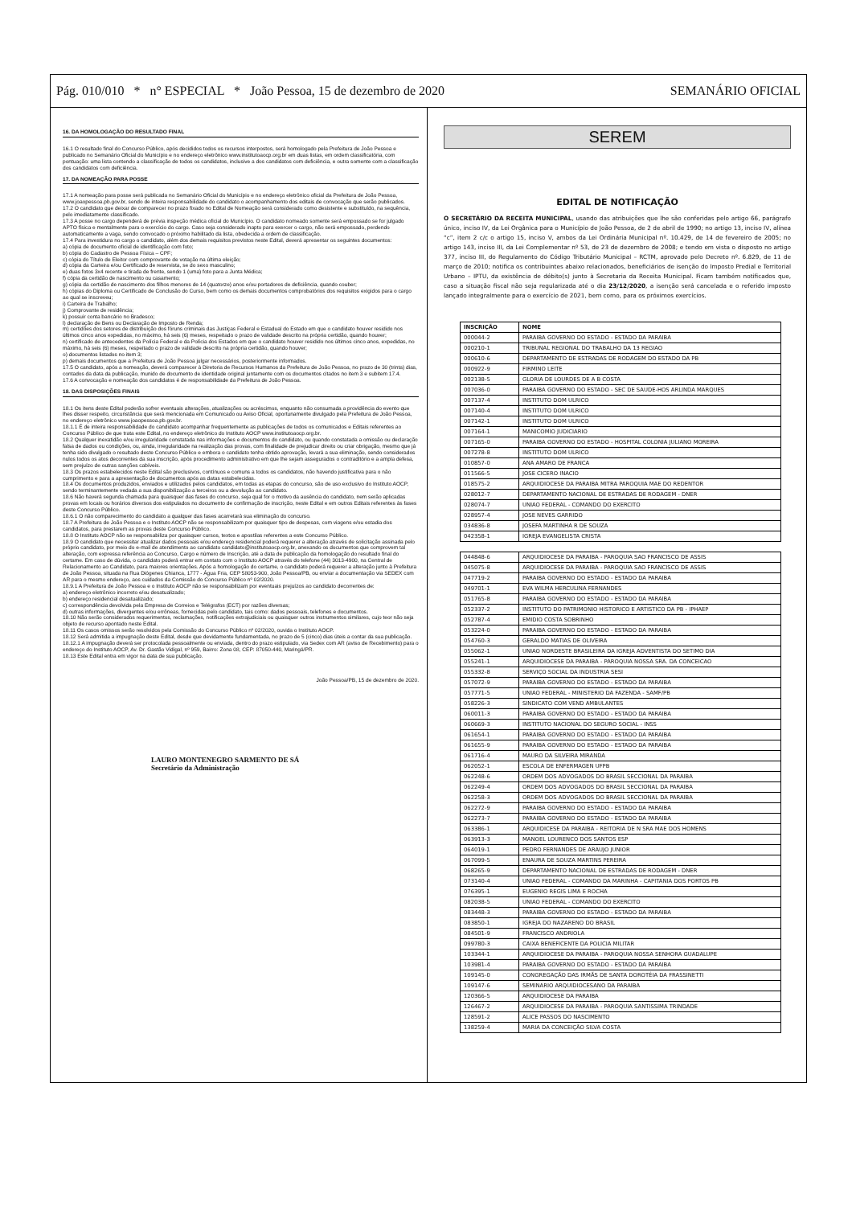Pág. 010/010 * n° ESPECIAL * João Pessoa, 15 de dezembro de 2020 SEMANÁRIO OFICIAL
16. DA HOMOLOGAÇÃO DO RESULTADO FINAL
16.1 O resultado final do Concurso Público, após decididos todos os recursos interpostos, será homologado pela Prefeitura de João Pessoa e publicado no Semanário Oficial do Município e no endereço eletrônico www.institutoaocp.org.br em duas listas, em ordem classificatória, com pontuação: uma lista contendo a classificação de todos os candidatos, inclusive a dos candidatos com deficiência, e outra somente com a classificação dos candidatos com deficiência.
17. DA NOMEAÇÃO PARA POSSE
17.1 A nomeação para posse será publicada no Semanário Oficial do Município e no endereço eletrônico oficial da Prefeitura de João Pessoa, www.joaopessoa.pb.gov.br, sendo de inteira responsabilidade do candidato o acompanhamento dos editais de convocação que serão publicados.
17.2 O candidato que deixar de comparecer no prazo fixado no Edital de Nomeação será considerado como desistente e substituído, na sequência, pelo imediatamente classificado.
17.3 A posse no cargo dependerá de prévia inspeção médica oficial do Município. O candidato nomeado somente será empossado se for julgado APTO física e mentalmente para o exercício do cargo. Caso seja considerado inapto para exercer o cargo, não será empossado, perdendo automaticamente a vaga, sendo convocado o próximo habilitado da lista, obedecida a ordem de classificação.
17.4 Para investidura no cargo o candidato, além dos demais requisitos previstos neste Edital, deverá apresentar os seguintes documentos:
a) cópia de documento oficial de identificação com foto;
b) cópia do Cadastro de Pessoa Física – CPF;
c) cópia do Título de Eleitor com comprovante de votação na última eleição;
d) cópia da Carteira e/ou Certificado de reservista, se do sexo masculino;
e) duas fotos 3x4 recente e tirada de frente, sendo 1 (uma) foto para a Junta Médica;
f) cópia da certidão de nascimento ou casamento;
g) cópia da certidão de nascimento dos filhos menores de 14 (quatorze) anos e/ou portadores de deficiência, quando couber;
h) cópias do Diploma ou Certificado de Conclusão do Curso, bem como os demais documentos comprobatórios dos requisitos exigidos para o cargo ao qual se inscreveu;
i) Carteira de Trabalho;
j) Comprovante de residência;
k) possuir conta bancário no Bradesco;
l) declaração de Bens ou Declaração de Imposto de Renda;
m) certidões dos setores de distribuição dos fóruns criminais das Justiças Federal e Estadual do Estado em que o candidato houver residido nos últimos cinco anos expedidas, no máximo, há seis (6) meses, respeitado o prazo de validade descrito na própria certidão, quando houver;
n) certificado de antecedentes da Polícia Federal e da Polícia dos Estados em que o candidato houver residido nos últimos cinco anos, expedidas, no máximo, há seis (6) meses, respeitado o prazo de validade descrito na própria certidão, quando houver;
o) documentos listados no item 3;
p) demais documentos que a Prefeitura de João Pessoa julgar necessários, posteriormente informados.
17.5 O candidato, após a nomeação, deverá comparecer à Diretoria de Recursos Humanos da Prefeitura de João Pessoa, no prazo de 30 (trinta) dias, contados da data da publicação, munido de documento de identidade original juntamente com os documentos citados no item 3 e subitem 17.4.
17.6 A convocação e nomeação dos candidatos é de responsabilidade da Prefeitura de João Pessoa.
18. DAS DISPOSIÇÕES FINAIS
18.1 Os itens deste Edital poderão sofrer eventuais alterações, atualizações ou acréscimos, enquanto não consumada a providência do evento que lhes disser respeito, circunstância que será mencionada em Comunicado ou Aviso Oficial, oportunamente divulgado pela Prefeitura de João Pessoa, no endereço eletrônico www.joaopessoa.pb.gov.br.
18.1.1 É de inteira responsabilidade do candidato acompanhar frequentemente as publicações de todos os comunicados e Editais referentes ao Concurso Público de que trata este Edital, no endereço eletrônico do Instituto AOCP www.institutoaocp.org.br.
18.2 Qualquer inexatidão e/ou irregularidade constatada nas informações e documentos do candidato, ou quando constatada a omissão ou declaração falsa de dados ou condições, ou, ainda, irregularidade na realização das provas, com finalidade de prejudicar direito ou criar obrigação, mesmo que já tenha sido divulgado o resultado deste Concurso Público e embora o candidato tenha obtido aprovação, levará a sua eliminação, sendo considerados nulos todos os atos decorrentes da sua inscrição, após procedimento administrativo em que lhe sejam assegurados o contraditório e a ampla defesa, sem prejuízo de outras sanções cabíveis.
18.3 Os prazos estabelecidos neste Edital são preclusivos, contínuos e comuns a todos os candidatos, não havendo justificativa para o não cumprimento e para a apresentação de documentos após as datas estabelecidas.
18.4 Os documentos produzidos, enviados e utilizados pelos candidatos, em todas as etapas do concurso, são de uso exclusivo do Instituto AOCP, sendo terminantemente vedada a sua disponibilização a terceiros ou a devolução ao candidato.
18.6 Não haverá segunda chamada para quaisquer das fases do concurso, seja qual for o motivo da ausência do candidato, nem serão aplicadas provas em locais ou horários diversos dos estipulados no documento de confirmação de inscrição, neste Edital e em outros Editais referentes às fases deste Concurso Público.
18.6.1 O não comparecimento do candidato a qualquer das fases acarretará sua eliminação do concurso.
18.7 A Prefeitura de João Pessoa e o Instituto AOCP não se responsabilizam por quaisquer tipo de despesas, com viagens e/ou estadia dos candidatos, para prestarem as provas deste Concurso Público.
18.8 O Instituto AOCP não se responsabiliza por quaisquer cursos, textos e apostilas referentes a este Concurso Público.
18.9 O candidato que necessitar atualizar dados pessoais e/ou endereço residencial poderá requerer a alteração através de solicitação assinada pelo próprio candidato, por meio do e-mail de atendimento ao candidato candidato@institutoaocp.org.br, anexando os documentos que comprovem tal alteração, com expressa referência ao Concurso, Cargo e número de Inscrição, até a data de publicação da homologação do resultado final do certame. Em caso de dúvida, o candidato poderá entrar em contato com o Instituto AOCP através do telefone (44) 3013-4900, na Central de Relacionamento ao Candidato, para maiores orientações. Após a homologação do certame, o candidato poderá requerer a alteração junto à Prefeitura de João Pessoa, situada na Rua Diógenes Chianca, 1777 - Água Fria, CEP 58053-900, João Pessoa/PB, ou enviar a documentação via SEDEX com AR para o mesmo endereço, aos cuidados da Comissão do Concurso Público nº 02/2020.
18.9.1 A Prefeitura de João Pessoa e o Instituto AOCP não se responsabilizam por eventuais prejuízos ao candidato decorrentes de:
a) endereço eletrônico incorreto e/ou desatualizado;
b) endereço residencial desatualizado;
c) correspondência devolvida pela Empresa de Correios e Telégrafos (ECT) por razões diversas;
d) outras informações, divergentes e/ou errôneas, fornecidas pelo candidato, tais como: dados pessoais, telefones e documentos.
18.10 Não serão considerados requerimentos, reclamações, notificações extrajudiciais ou quaisquer outros instrumentos similares, cujo teor não seja objeto de recurso apontado neste Edital.
18.11 Os casos omissos serão resolvidos pela Comissão do Concurso Público nº 02/2020, ouvida o Instituto AOCP.
18.12 Será admitida a impugnação deste Edital, desde que devidamente fundamentada, no prazo de 5 (cinco) dias úteis a contar da sua publicação.
18.12.1 A impugnação deverá ser protocolada pessoalmente ou enviada, dentro do prazo estipulado, via Sedex com AR (aviso de Recebimento) para o endereço do Instituto AOCP, Av. Dr. Gastão Vidigal, nº 959, Bairro: Zona 08, CEP: 87050-440, Maringá/PR.
18.13 Este Edital entra em vigor na data de sua publicação.
João Pessoa/PB, 15 de dezembro de 2020.
LAURO MONTENEGRO SARMENTO DE SÁ
Secretário da Administração
SEREM
EDITAL DE NOTIFICAÇÃO
O SECRETÁRIO DA RECEITA MUNICIPAL, usando das atribuições que lhe são conferidas pelo artigo 66, parágrafo único, inciso IV, da Lei Orgânica para o Município de João Pessoa, de 2 de abril de 1990; no artigo 13, inciso IV, alínea “c”, item 2 c/c o artigo 15, inciso V, ambos da Lei Ordinária Municipal nº. 10.429, de 14 de fevereiro de 2005; no artigo 143, inciso III, da Lei Complementar nº 53, de 23 de dezembro de 2008; e tendo em vista o disposto no artigo 377, inciso III, do Regulamento do Código Tributário Municipal – RCTM, aprovado pelo Decreto nº. 6.829, de 11 de março de 2010; notifica os contribuintes abaixo relacionados, beneficiários de isenção do Imposto Predial e Territorial Urbano – IPTU, da existência de débito(s) junto à Secretaria da Receita Municipal. Ficam também notificados que, caso a situação fiscal não seja regularizada até o dia 23/12/2020, a isenção será cancelada e o referido imposto lançado integralmente para o exercício de 2021, bem como, para os próximos exercícios.
| INSCRIÇÃO | NOME |
| --- | --- |
| 000044-2 | PARAIBA GOVERNO DO ESTADO - ESTADO DA PARAIBA |
| 000210-1 | TRIBUNAL REGIONAL DO TRABALHO DA 13 REGIAO |
| 000610-6 | DEPARTAMENTO DE ESTRADAS DE RODAGEM DO ESTADO DA PB |
| 000922-9 | FIRMINO LEITE |
| 002138-5 | GLORIA DE LOURDES DE A B COSTA |
| 007036-0 | PARAIBA GOVERNO DO ESTADO - SEC DE SAUDE-HOS ARLINDA MARQUES |
| 007137-4 | INSTITUTO DOM ULRICO |
| 007140-4 | INSTITUTO DOM ULRICO |
| 007142-1 | INSTITUTO DOM ULRICO |
| 007164-1 | MANICOMIO JUDICIARIO |
| 007165-0 | PARAIBA GOVERNO DO ESTADO - HOSPITAL COLONIA JULIANO MOREIRA |
| 007278-8 | INSTITUTO DOM ULRICO |
| 010857-0 | ANA AMARO DE FRANCA |
| 011566-5 | JOSE CICERO INACIO |
| 018575-2 | ARQUIDIOCESE DA PARAIBA MITRA PAROQUIA MAE DO REDENTOR |
| 028012-7 | DEPARTAMENTO NACIONAL DE ESTRADAS DE RODAGEM - DNER |
| 028074-7 | UNIAO FEDERAL - COMANDO DO EXERCITO |
| 028957-4 | JOSE NEVES GARRIDO |
| 034836-8 | JOSEFA MARTINHA R DE SOUZA |
| 042358-1 | IGREJA EVANGELISTA CRISTA |
| 044848-6 | ARQUIDIOCESE DA PARAIBA - PAROQUIA SAO FRANCISCO DE ASSIS |
| 045075-8 | ARQUIDIOCESE DA PARAIBA - PAROQUIA SAO FRANCISCO DE ASSIS |
| 047719-2 | PARAIBA GOVERNO DO ESTADO - ESTADO DA PARAIBA |
| 049701-1 | EVA WILMA HERCULINA FERNANDES |
| 051765-8 | PARAIBA GOVERNO DO ESTADO - ESTADO DA PARAIBA |
| 052337-2 | INSTITUTO DO PATRIMONIO HISTORICO E ARTISTICO DA PB - IPHAEP |
| 052787-4 | EMIDIO COSTA SOBRINHO |
| 053224-0 | PARAIBA GOVERNO DO ESTADO - ESTADO DA PARAIBA |
| 054760-3 | GERALDO MATIAS DE OLIVEIRA |
| 055062-1 | UNIAO NORDESTE BRASILEIRA DA IGREJA ADVENTISTA DO SETIMO DIA |
| 055241-1 | ARQUIDIOCESE DA PARAIBA - PAROQUIA NOSSA SRA. DA CONCEICAO |
| 055332-8 | SERVIÇO SOCIAL DA INDUSTRIA SESI |
| 057072-9 | PARAIBA GOVERNO DO ESTADO - ESTADO DA PARAIBA |
| 057771-5 | UNIAO FEDERAL - MINISTERIO DA FAZENDA - SAMF/PB |
| 058226-3 | SINDICATO COM VEND AMBULANTES |
| 060011-3 | PARAIBA GOVERNO DO ESTADO - ESTADO DA PARAIBA |
| 060669-3 | INSTITUTO NACIONAL DO SEGURO SOCIAL - INSS |
| 061654-1 | PARAIBA GOVERNO DO ESTADO - ESTADO DA PARAIBA |
| 061655-9 | PARAIBA GOVERNO DO ESTADO - ESTADO DA PARAIBA |
| 061716-4 | MAURO DA SILVEIRA MIRANDA |
| 062052-1 | ESCOLA DE ENFERMAGEN UFPB |
| 062248-6 | ORDEM DOS ADVOGADOS DO BRASIL SECCIONAL DA PARAIBA |
| 062249-4 | ORDEM DOS ADVOGADOS DO BRASIL SECCIONAL DA PARAIBA |
| 062258-3 | ORDEM DOS ADVOGADOS DO BRASIL SECCIONAL DA PARAIBA |
| 062272-9 | PARAIBA GOVERNO DO ESTADO - ESTADO DA PARAIBA |
| 062273-7 | PARAIBA GOVERNO DO ESTADO - ESTADO DA PARAIBA |
| 063386-1 | ARQUIDICESE DA PARAIBA - REITORIA DE N SRA MAE DOS HOMENS |
| 063913-3 | MANOEL LOURENCO DOS SANTOS ESP |
| 064019-1 | PEDRO FERNANDES DE ARAUJO JUNIOR |
| 067099-5 | ENAURA DE SOUZA MARTINS PEREIRA |
| 068265-9 | DEPARTAMENTO NACIONAL DE ESTRADAS DE RODAGEM - DNER |
| 073140-4 | UNIAO FEDERAL - COMANDO DA MARINHA - CAPITANIA DOS PORTOS PB |
| 076395-1 | EUGENIO REGIS LIMA E ROCHA |
| 082038-5 | UNIAO FEDERAL - COMANDO DO EXERCITO |
| 083448-3 | PARAIBA GOVERNO DO ESTADO - ESTADO DA PARAIBA |
| 083850-1 | IGREJA DO NAZARENO DO BRASIL |
| 084501-9 | FRANCISCO ANDRIOLA |
| 099780-3 | CAIXA BENEFICENTE DA POLICIA MILITAR |
| 103344-1 | ARQUIDIOCESE DA PARAIBA - PAROQUIA NOSSA SENHORA GUADALUPE |
| 103981-4 | PARAIBA GOVERNO DO ESTADO - ESTADO DA PARAIBA |
| 109145-0 | CONGREGAÇÃO DAS IRMÃS DE SANTA DOROTÉIA DA FRASSINETTI |
| 109147-6 | SEMINARIO ARQUIDIOCESANO DA PARAIBA |
| 120366-5 | ARQUIDIOCESE DA PARAIBA |
| 126467-2 | ARQUIDIOCESE DA PARAIBA - PAROQUIA SANTISSIMA TRINDADE |
| 128591-2 | ALICE PASSOS DO NASCIMENTO |
| 138259-4 | MARIA DA CONCEIÇÃO SILVA COSTA |